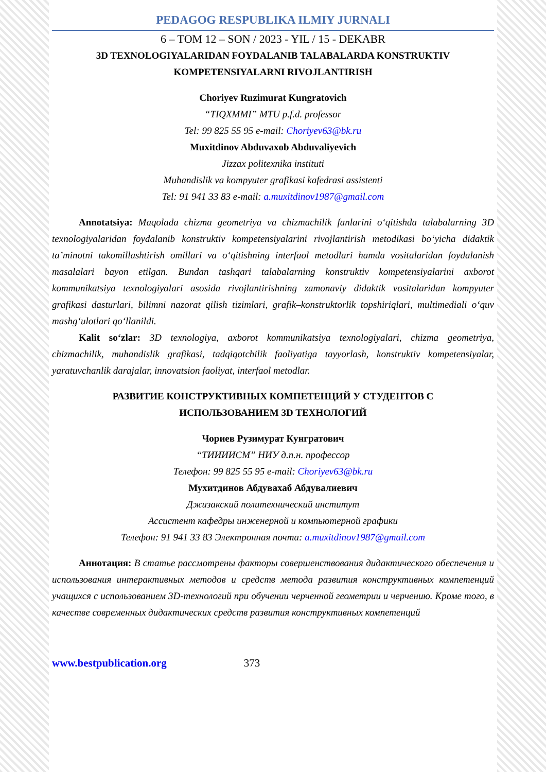PEDAGOG RESPUBLIKA ILMIY JURNALI
6 – TOM 12 – SON / 2023 - YIL / 15 - DEKABR
3D TEXNOLOGIYALARIDAN FOYDALANIB TALABALARDA KONSTRUKTIV
KOMPETENSIYALARNI RIVOJLANTIRISH
Choriyev Ruzimurat Kungratovich
“TIQXMMI” MTU p.f.d. professor
Tel: 99 825 55 95 e-mail: Choriyev63@bk.ru
Muxitdinov Abduvaxob Abduvaliyevich
Jizzax politexnika instituti
Muhandislik va kompyuter grafikasi kafedrasi assistenti
Tel: 91 941 33 83 e-mail: a.muxitdinov1987@gmail.com
Annotatsiya: Maqolada chizma geometriya va chizmachilik fanlarini o‘qitishda talabalarning 3D texnologiyalaridan foydalanib konstruktiv kompetensiyalarini rivojlantirish metodikasi bo‘yicha didaktik ta’minotni takomillashtirish omillari va o‘qitishning interfaol metodlari hamda vositalaridan foydalanish masalalari bayon etilgan. Bundan tashqari talabalarning konstruktiv kompetensiyalarini axborot kommunikatsiya texnologiyalari asosida rivojlantirishning zamonaviy didaktik vositalaridan kompyuter grafikasi dasturlari, bilimni nazorat qilish tizimlari, grafik–konstruktorlik topshiriqlari, multimediali o‘quv mashg‘ulotlari qo‘llanildi.
Kalit so‘zlar: 3D texnologiya, axborot kommunikatsiya texnologiyalari, chizma geometriya, chizmachilik, muhandislik grafikasi, tadqiqotchilik faoliyatiga tayyorlash, konstruktiv kompetensiyalar, yaratuvchanlik darajalar, innovatsion faoliyat, interfaol metodlar.
РАЗВИТИЕ КОНСТРУКТИВНЫХ КОМПЕТЕНЦИЙ У СТУДЕНТОВ С
ИСПОЛЬЗОВАНИЕМ 3D ТЕХНОЛОГИЙ
Чориев Рузимурат Кунгратович
“ТИИИИСМ” НИУ д.п.н. профессор
Телефон: 99 825 55 95 e-mail: Choriyev63@bk.ru
Мухитдинов Абдувахаб Абдувалиевич
Джизакский политехнический институт
Ассистент кафедры инженерной и компьютерной графики
Телефон: 91 941 33 83 Электронная почта: a.muxitdinov1987@gmail.com
Аннотация: В статье рассмотрены факторы совершенствования дидактического обеспечения и использования интерактивных методов и средств метода развития конструктивных компетенций учащихся с использованием 3D-технологий при обучении черченной геометрии и черчению. Кроме того, в качестве современных дидактических средств развития конструктивных компетенций
www.bestpublication.org 373